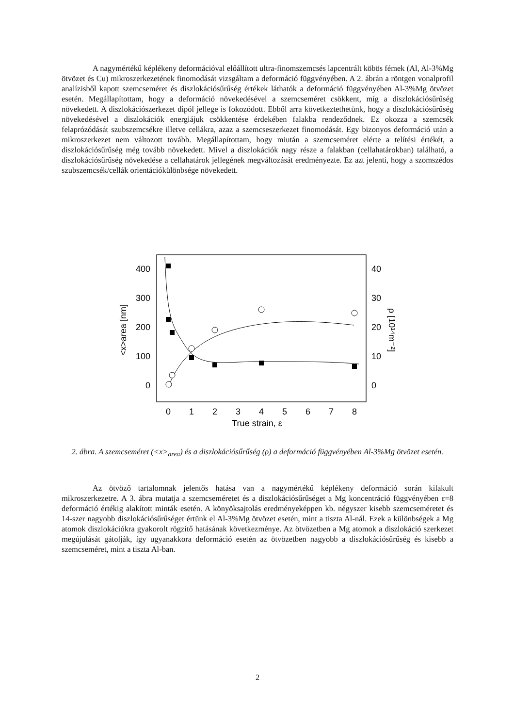A nagymértékű képlékeny deformációval előállított ultra-finomszemcsés lapcentrált köbös fémek (Al, Al-3%Mg ötvözet és Cu) mikroszerkezetének finomodását vizsgáltam a deformáció függvényében. A 2. ábrán a röntgen vonalprofil analízisből kapott szemcseméret és diszlokációsűrűség értékek láthatók a deformáció függvényében Al-3%Mg ötvözet esetén. Megállapítottam, hogy a deformáció növekedésével a szemcseméret csökkent, míg a diszlokációsűrűség növekedett. A diszlokációszerkezet dipól jellege is fokozódott. Ebből arra következtethetünk, hogy a diszlokációsűrűség növekedésével a diszlokációk energiájuk csökkentése érdekében falakba rendeződnek. Ez okozza a szemcsék felaprózódását szubszemcsékre illetve cellákra, azaz a szemcseszerkezet finomodását. Egy bizonyos deformáció után a mikroszerkezet nem változott tovább. Megállapítottam, hogy miután a szemcseméret elérte a telítési értékét, a diszlokációsűrűség még tovább növekedett. Mivel a diszlokációk nagy része a falakban (cellahatárokban) található, a diszlokációsűrűség növekedése a cellahatárok jellegének megváltozását eredményezte. Ez azt jelenti, hogy a szomszédos szubszemcsék/cellák orientációkülönbsége növekedett.
400
300
200
100
0
40
30
20
10
0
0
1
2
3
4
5
6
7
8
True strain, ε
<x>area [nm]
ρ [10¹⁴m⁻²]
2. ábra. A szemcseméret (<x><sub>area</sub>) és a diszlokációsűrűség (ρ) a deformáció függvényében Al-3%Mg ötvözet esetén.
Az ötvöző tartalomnak jelentős hatása van a nagymértékű képlékeny deformáció során kilakult mikroszerkezetre. A 3. ábra mutatja a szemcseméretet és a diszlokációsűrűséget a Mg koncentráció függvényében ε=8 deformáció értékig alakított minták esetén. A könyöksajtolás eredményeképpen kb. négyszer kisebb szemcseméretet és 14-szer nagyobb diszlokációsűrűséget értünk el Al-3%Mg ötvözet esetén, mint a tiszta Al-nál. Ezek a különbségek a Mg atomok diszlokációkra gyakorolt rögzítő hatásának következménye. Az ötvözetben a Mg atomok a diszlokáció szerkezet megújulását gátolják, így ugyanakkora deformáció esetén az ötvözetben nagyobb a diszlokációsűrűség és kisebb a szemcseméret, mint a tiszta Al-ban.
2